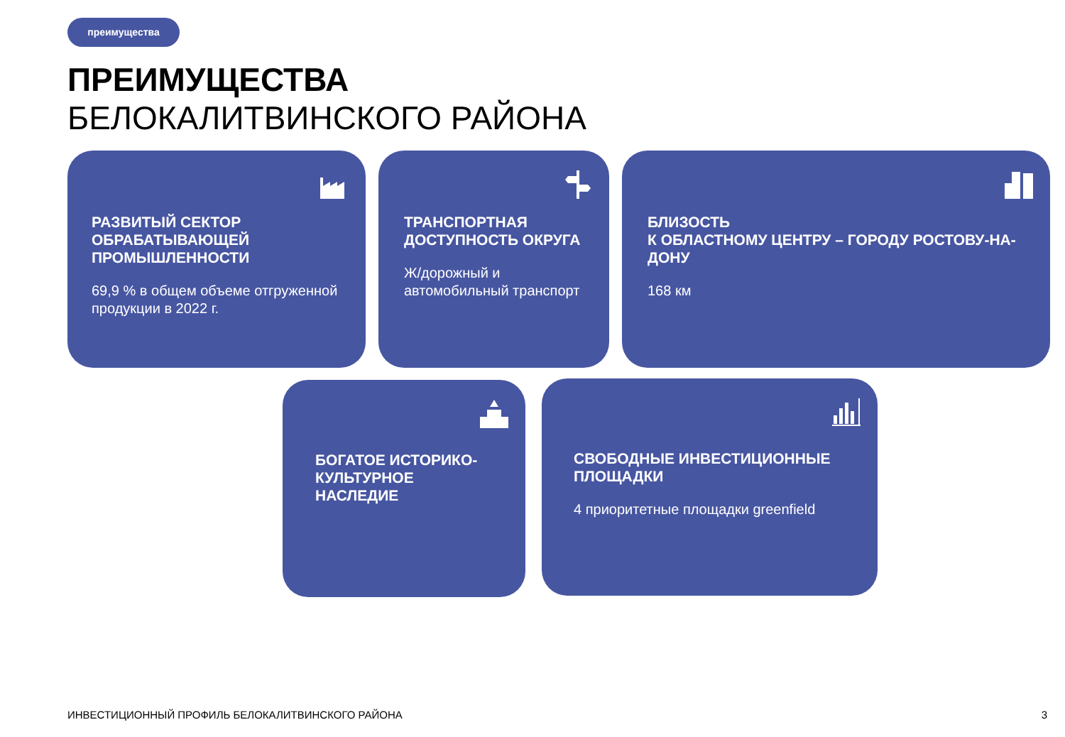преимущества
ПРЕИМУЩЕСТВА
БЕЛОКАЛИТВИНСКОГО РАЙОНА
РАЗВИТЫЙ СЕКТОР ОБРАБАТЫВАЮЩЕЙ ПРОМЫШЛЕННОСТИ
69,9 % в общем объеме отгруженной продукции в 2022 г.
ТРАНСПОРТНАЯ ДОСТУПНОСТЬ ОКРУГА
Ж/дорожный и автомобильный транспорт
БЛИЗОСТЬ
К ОБЛАСТНОМУ ЦЕНТРУ – ГОРОДУ РОСТОВУ-НА-ДОНУ
168 км
БОГАТОЕ ИСТОРИКО-КУЛЬТУРНОЕ НАСЛЕДИЕ
СВОБОДНЫЕ ИНВЕСТИЦИОННЫЕ ПЛОЩАДКИ
4 приоритетные площадки greenfield
ИНВЕСТИЦИОННЫЙ ПРОФИЛЬ БЕЛОКАЛИТВИНСКОГО РАЙОНА
3